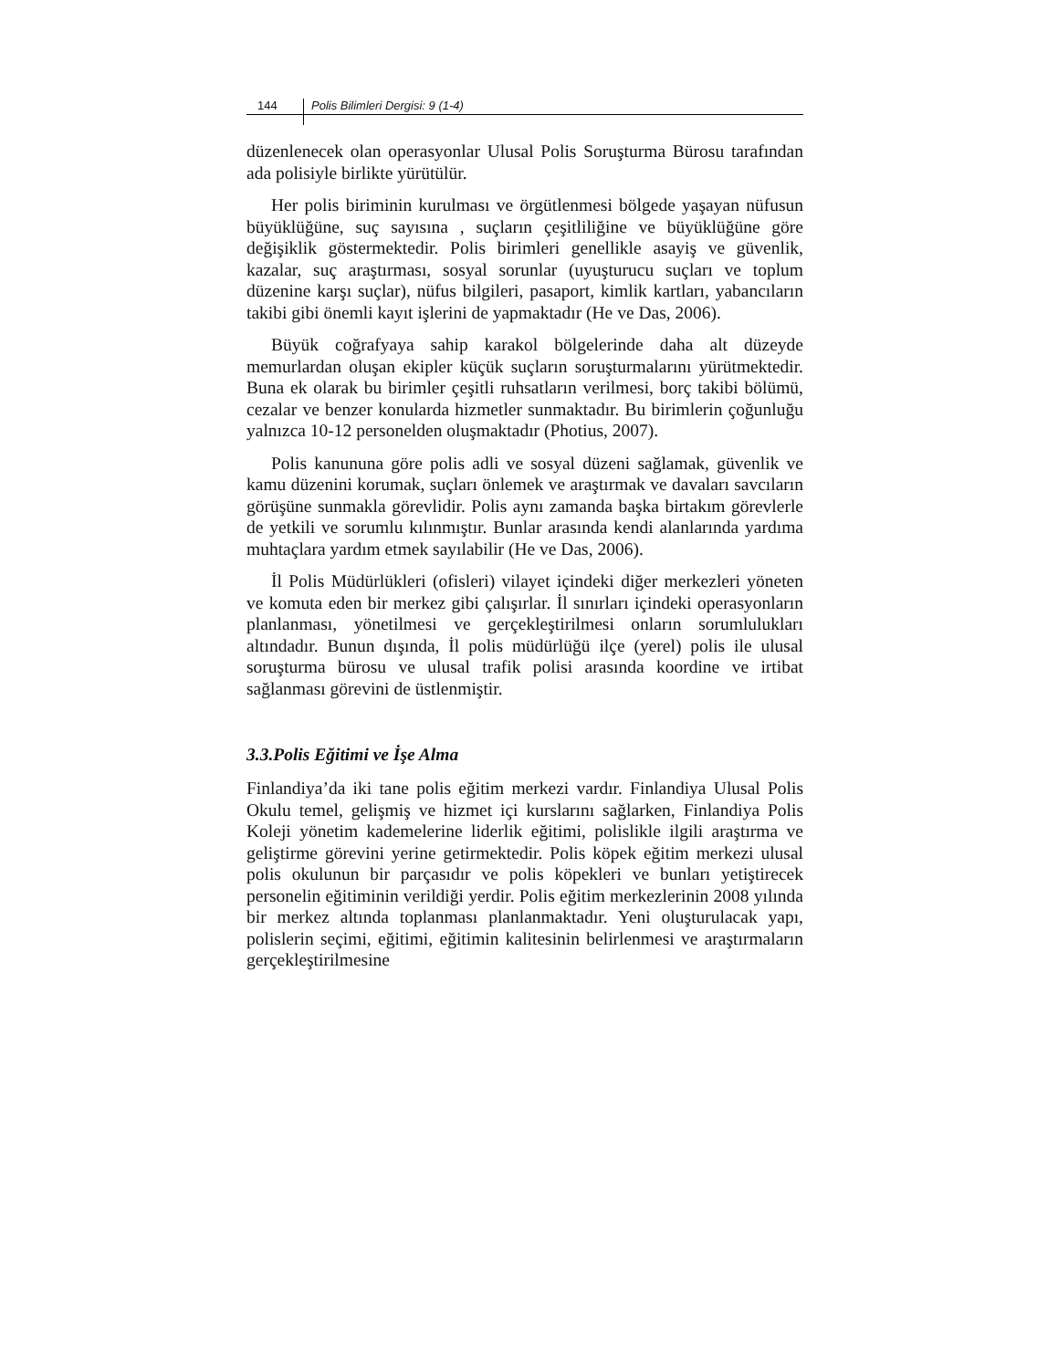144 Polis Bilimleri Dergisi: 9 (1-4)
düzenlenecek olan operasyonlar Ulusal Polis Soruşturma Bürosu tarafından ada polisiyle birlikte yürütülür.
Her polis biriminin kurulması ve örgütlenmesi bölgede yaşayan nüfusun büyüklüğüne, suç sayısına , suçların çeşitliliğine ve büyüklüğüne göre değişiklik göstermektedir. Polis birimleri genellikle asayiş ve güvenlik, kazalar, suç araştırması, sosyal sorunlar (uyuşturucu suçları ve toplum düzenine karşı suçlar), nüfus bilgileri, pasaport, kimlik kartları, yabancıların takibi gibi önemli kayıt işlerini de yapmaktadır (He ve Das, 2006).
Büyük coğrafyaya sahip karakol bölgelerinde daha alt düzeyde memurlardan oluşan ekipler küçük suçların soruşturmalarını yürütmektedir. Buna ek olarak bu birimler çeşitli ruhsatların verilmesi, borç takibi bölümü, cezalar ve benzer konularda hizmetler sunmaktadır. Bu birimlerin çoğunluğu yalnızca 10-12 personelden oluşmaktadır (Photius, 2007).
Polis kanununa göre polis adli ve sosyal düzeni sağlamak, güvenlik ve kamu düzenini korumak, suçları önlemek ve araştırmak ve davaları savcıların görüşüne sunmakla görevlidir. Polis aynı zamanda başka birtakım görevlerle de yetkili ve sorumlu kılınmıştır. Bunlar arasında kendi alanlarında yardıma muhtaçlara yardım etmek sayılabilir (He ve Das, 2006).
İl Polis Müdürlükleri (ofisleri) vilayet içindeki diğer merkezleri yöneten ve komuta eden bir merkez gibi çalışırlar. İl sınırları içindeki operasyonların planlanması, yönetilmesi ve gerçekleştirilmesi onların sorumlulukları altındadır. Bunun dışında, İl polis müdürlüğü ilçe (yerel) polis ile ulusal soruşturma bürosu ve ulusal trafik polisi arasında koordine ve irtibat sağlanması görevini de üstlenmiştir.
3.3.Polis Eğitimi ve İşe Alma
Finlandiya’da iki tane polis eğitim merkezi vardır. Finlandiya Ulusal Polis Okulu temel, gelişmiş ve hizmet içi kurslarını sağlarken, Finlandiya Polis Koleji yönetim kademelerine liderlik eğitimi, polislikle ilgili araştırma ve geliştirme görevini yerine getirmektedir. Polis köpek eğitim merkezi ulusal polis okulunun bir parçasıdır ve polis köpekleri ve bunları yetiştirecek personelin eğitiminin verildiği yerdir. Polis eğitim merkezlerinin 2008 yılında bir merkez altında toplanması planlanmaktadır. Yeni oluşturulacak yapı, polislerin seçimi, eğitimi, eğitimin kalitesinin belirlenmesi ve araştırmaların gerçekleştirilmesine